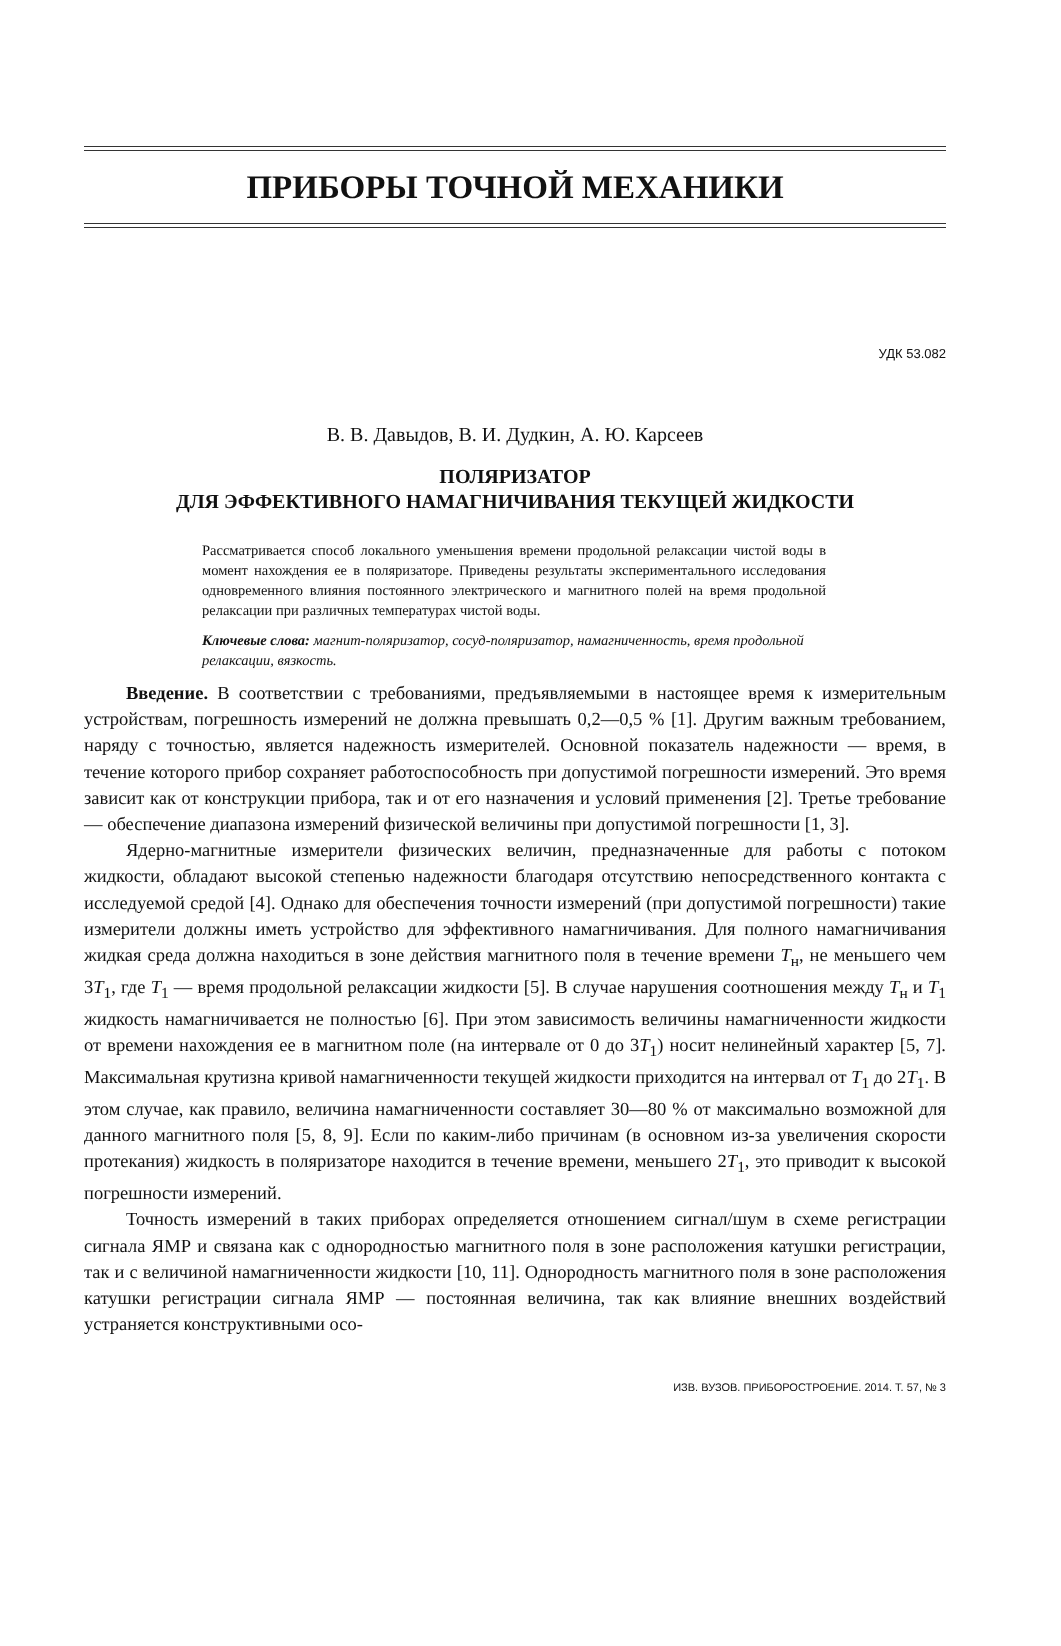ПРИБОРЫ ТОЧНОЙ МЕХАНИКИ
УДК 53.082
В. В. Давыдов, В. И. Дудкин, А. Ю. Карсеев
ПОЛЯРИЗАТОР
ДЛЯ ЭФФЕКТИВНОГО НАМАГНИЧИВАНИЯ ТЕКУЩЕЙ ЖИДКОСТИ
Рассматривается способ локального уменьшения времени продольной релаксации чистой воды в момент нахождения ее в поляризаторе. Приведены результаты экспериментального исследования одновременного влияния постоянного электрического и магнитного полей на время продольной релаксации при различных температурах чистой воды.
Ключевые слова: магнит-поляризатор, сосуд-поляризатор, намагниченность, время продольной релаксации, вязкость.
Введение. В соответствии с требованиями, предъявляемыми в настоящее время к измерительным устройствам, погрешность измерений не должна превышать 0,2—0,5 % [1]. Другим важным требованием, наряду с точностью, является надежность измерителей. Основной показатель надежности — время, в течение которого прибор сохраняет работоспособность при допустимой погрешности измерений. Это время зависит как от конструкции прибора, так и от его назначения и условий применения [2]. Третье требование — обеспечение диапазона измерений физической величины при допустимой погрешности [1, 3].
Ядерно-магнитные измерители физических величин, предназначенные для работы с потоком жидкости, обладают высокой степенью надежности благодаря отсутствию непосредственного контакта с исследуемой средой [4]. Однако для обеспечения точности измерений (при допустимой погрешности) такие измерители должны иметь устройство для эффективного намагничивания. Для полного намагничивания жидкая среда должна находиться в зоне действия магнитного поля в течение времени T<sub>н</sub>, не меньшего чем 3T<sub>1</sub>, где T<sub>1</sub> — время продольной релаксации жидкости [5]. В случае нарушения соотношения между T<sub>н</sub> и T<sub>1</sub> жидкость намагничивается не полностью [6]. При этом зависимость величины намагниченности жидкости от времени нахождения ее в магнитном поле (на интервале от 0 до 3T<sub>1</sub>) носит нелинейный характер [5, 7]. Максимальная крутизна кривой намагниченности текущей жидкости приходится на интервал от T<sub>1</sub> до 2T<sub>1</sub>. В этом случае, как правило, величина намагниченности составляет 30—80 % от максимально возможной для данного магнитного поля [5, 8, 9]. Если по каким-либо причинам (в основном из-за увеличения скорости протекания) жидкость в поляризаторе находится в течение времени, меньшего 2T<sub>1</sub>, это приводит к высокой погрешности измерений.
Точность измерений в таких приборах определяется отношением сигнал/шум в схеме регистрации сигнала ЯМР и связана как с однородностью магнитного поля в зоне расположения катушки регистрации, так и с величиной намагниченности жидкости [10, 11]. Однородность магнитного поля в зоне расположения катушки регистрации сигнала ЯМР — постоянная величина, так как влияние внешних воздействий устраняется конструктивными осо-
ИЗВ. ВУЗОВ. ПРИБОРОСТРОЕНИЕ. 2014. Т. 57, № 3